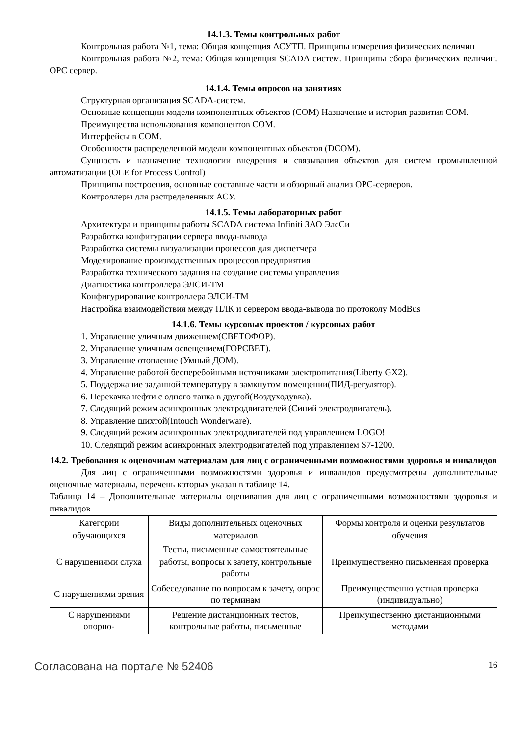14.1.3. Темы контрольных работ
Контрольная работа №1, тема: Общая концепция АСУТП. Принципы измерения физических величин
Контрольная работа №2, тема: Общая концепция SCADA систем. Принципы сбора физических величин. OPC сервер.
14.1.4. Темы опросов на занятиях
Структурная организация SCADA-систем.
Основные концепции модели компонентных объектов (COM) Назначение и история развития COM.
Преимущества использования компонентов COM.
Интерфейсы в COM.
Особенности распределенной модели компонентных объектов (DCOM).
Сущность и назначение технологии внедрения и связывания объектов для систем промышленной автоматизации (OLE for Process Control)
Принципы построения, основные составные части и обзорный анализ OPC-серверов.
Контроллеры для распределенных АСУ.
14.1.5. Темы лабораторных работ
Архитектура и принципы работы SCADA система Infiniti ЗАО ЭлеСи
Разработка конфигурации сервера ввода-вывода
Разработка системы визуализации процессов для диспетчера
Моделирование производственных процессов предприятия
Разработка технического задания на создание системы управления
Диагностика контроллера ЭЛСИ-ТМ
Конфигурирование контроллера ЭЛСИ-ТМ
Настройка взаимодействия между ПЛК и сервером ввода-вывода по протоколу ModBus
14.1.6. Темы курсовых проектов / курсовых работ
1. Управление уличным движением(СВЕТОФОР).
2. Управление уличным освещением(ГОРСВЕТ).
3. Управление отопление (Умный ДОМ).
4. Управление работой бесперебойными источниками электропитания(Liberty GX2).
5. Поддержание заданной температуру в замкнутом помещении(ПИД-регулятор).
6. Перекачка нефти с одного танка в другой(Воздуходувка).
7. Следящий режим асинхронных электродвигателей (Синий электродвигатель).
8. Управление шихтой(Intouch Wonderware).
9. Следящий режим асинхронных электродвигателей под управлением LOGO!
10. Следящий режим асинхронных электродвигателей под управлением S7-1200.
14.2. Требования к оценочным материалам для лиц с ограниченными возможностями здоровья и инвалидов
Для лиц с ограниченными возможностями здоровья и инвалидов предусмотрены дополнительные оценочные материалы, перечень которых указан в таблице 14.
Таблица 14 – Дополнительные материалы оценивания для лиц с ограниченными возможностями здоровья и инвалидов
| Категории обучающихся | Виды дополнительных оценочных материалов | Формы контроля и оценки результатов обучения |
| С нарушениями слуха | Тесты, письменные самостоятельные работы, вопросы к зачету, контрольные работы | Преимущественно письменная проверка |
| С нарушениями зрения | Собеседование по вопросам к зачету, опрос по терминам | Преимущественно устная проверка (индивидуально) |
| С нарушениями опорно- | Решение дистанционных тестов, контрольные работы, письменные | Преимущественно дистанционными методами |
Согласована на портале № 52406 16